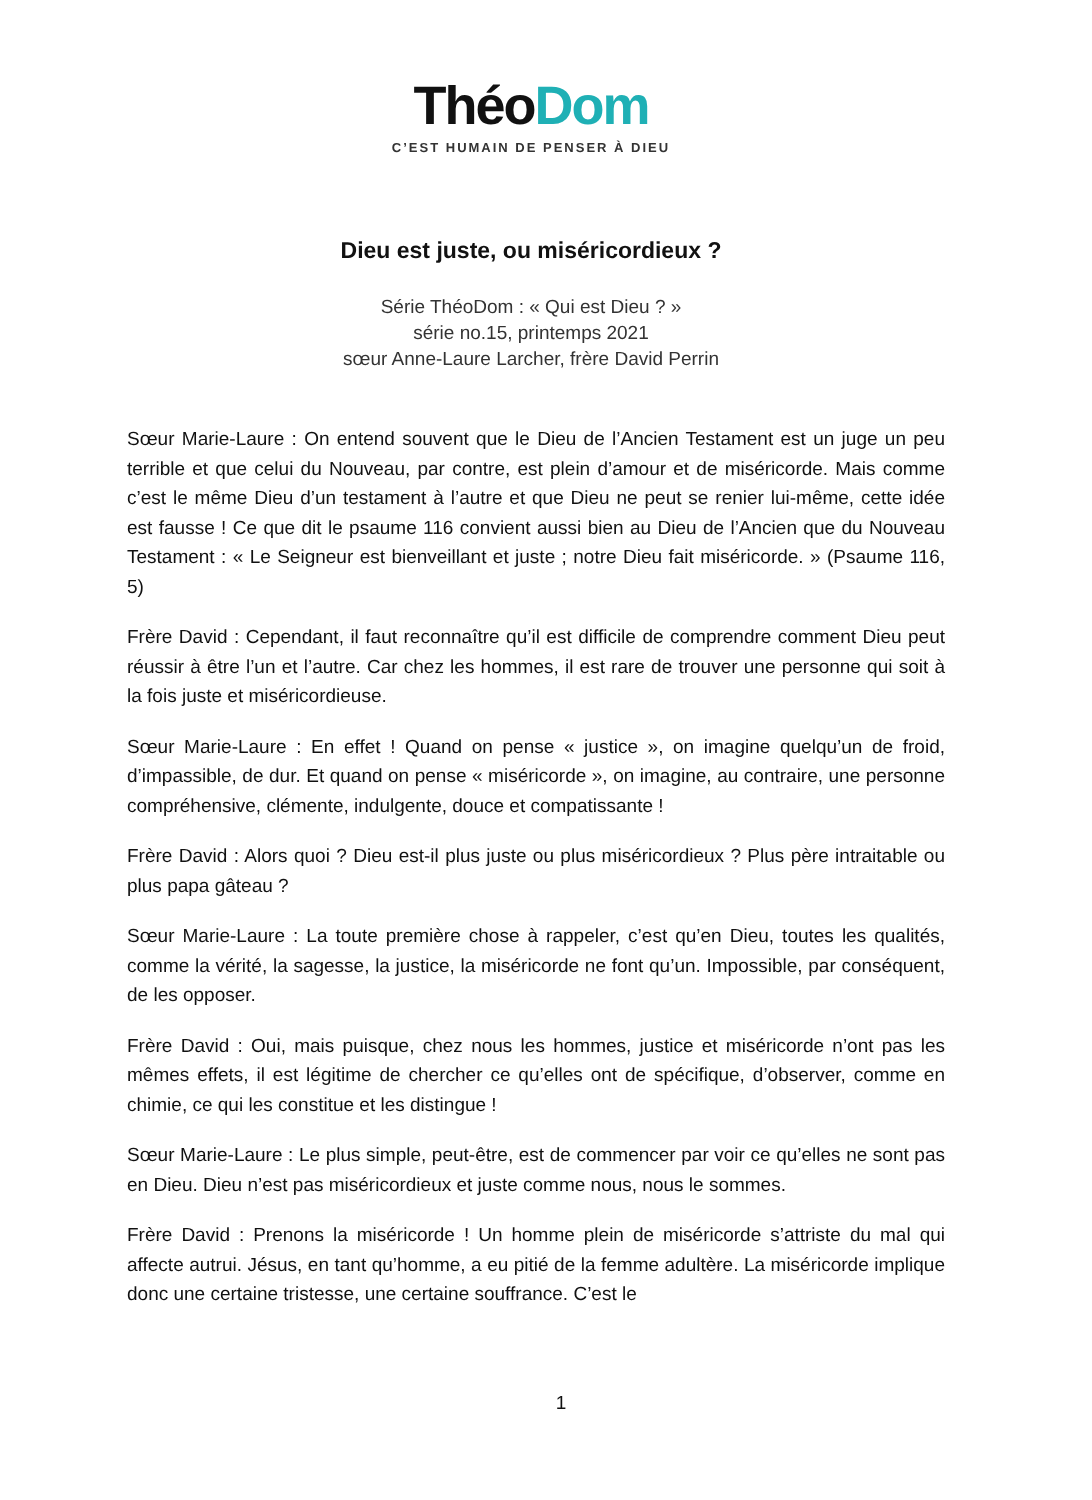ThéoDom
C’EST HUMAIN DE PENSER À DIEU
Dieu est juste, ou miséricordieux ?
Série ThéoDom : « Qui est Dieu ? »
série no.15, printemps 2021
sœur Anne-Laure Larcher, frère David Perrin
Sœur Marie-Laure : On entend souvent que le Dieu de l’Ancien Testament est un juge un peu terrible et que celui du Nouveau, par contre, est plein d’amour et de miséricorde. Mais comme c’est le même Dieu d’un testament à l’autre et que Dieu ne peut se renier lui-même, cette idée est fausse ! Ce que dit le psaume 116 convient aussi bien au Dieu de l’Ancien que du Nouveau Testament : « Le Seigneur est bienveillant et juste ; notre Dieu fait miséricorde. » (Psaume 116, 5)
Frère David : Cependant, il faut reconnaître qu’il est difficile de comprendre comment Dieu peut réussir à être l’un et l’autre. Car chez les hommes, il est rare de trouver une personne qui soit à la fois juste et miséricordieuse.
Sœur Marie-Laure : En effet ! Quand on pense « justice », on imagine quelqu’un de froid, d’impassible, de dur. Et quand on pense « miséricorde », on imagine, au contraire, une personne compréhensive, clémente, indulgente, douce et compatissante !
Frère David : Alors quoi ? Dieu est-il plus juste ou plus miséricordieux ? Plus père intraitable ou plus papa gâteau ?
Sœur Marie-Laure : La toute première chose à rappeler, c’est qu’en Dieu, toutes les qualités, comme la vérité, la sagesse, la justice, la miséricorde ne font qu’un. Impossible, par conséquent, de les opposer.
Frère David : Oui, mais puisque, chez nous les hommes, justice et miséricorde n’ont pas les mêmes effets, il est légitime de chercher ce qu’elles ont de spécifique, d’observer, comme en chimie, ce qui les constitue et les distingue !
Sœur Marie-Laure : Le plus simple, peut-être, est de commencer par voir ce qu’elles ne sont pas en Dieu. Dieu n’est pas miséricordieux et juste comme nous, nous le sommes.
Frère David : Prenons la miséricorde ! Un homme plein de miséricorde s’attriste du mal qui affecte autrui. Jésus, en tant qu’homme, a eu pitié de la femme adultère. La miséricorde implique donc une certaine tristesse, une certaine souffrance. C’est le
1